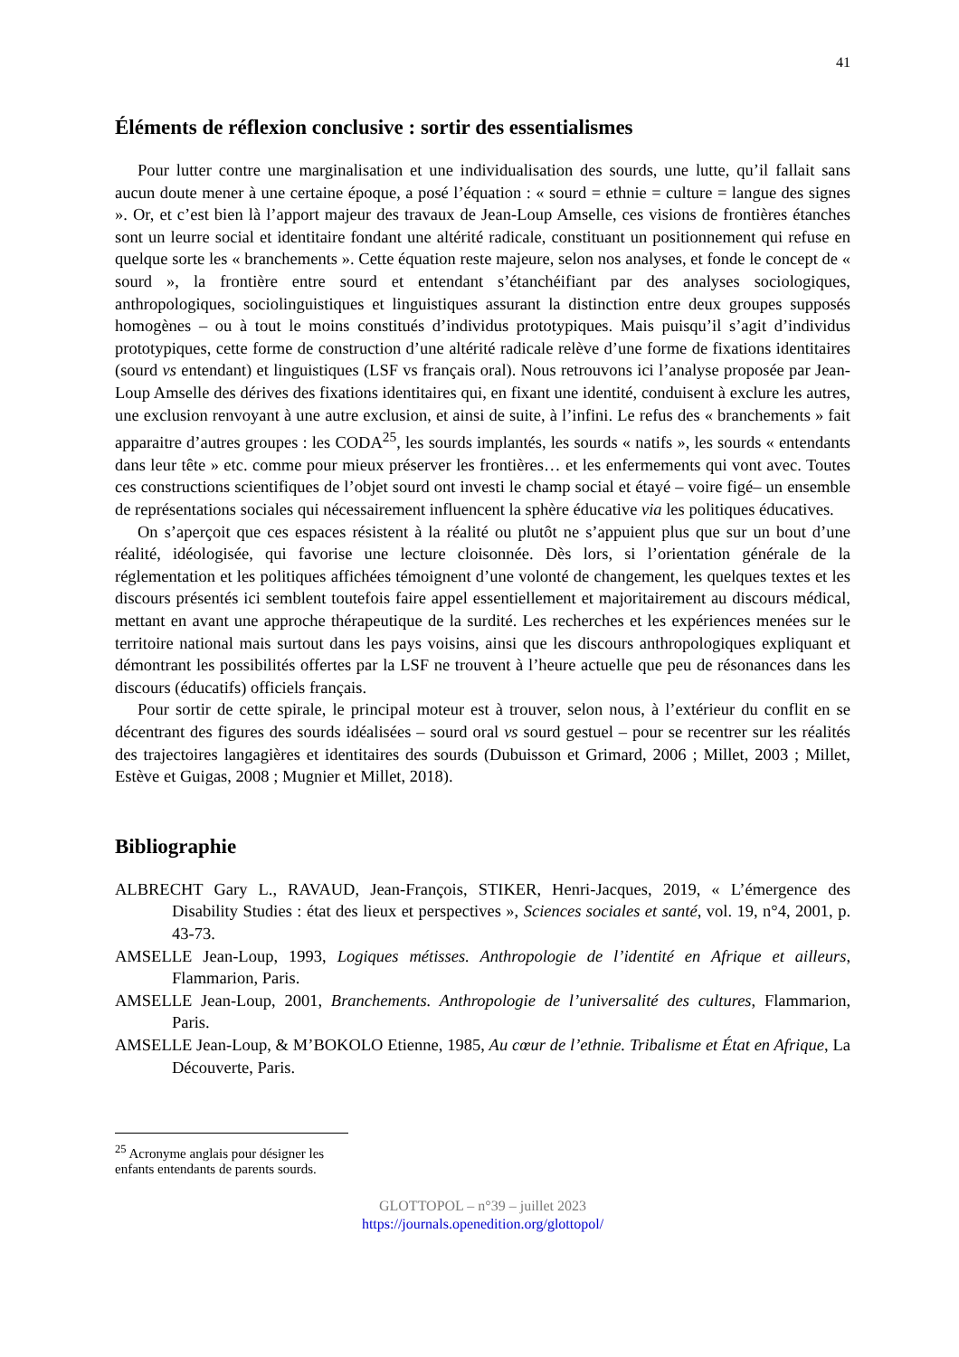41
Éléments de réflexion conclusive : sortir des essentialismes
Pour lutter contre une marginalisation et une individualisation des sourds, une lutte, qu’il fallait sans aucun doute mener à une certaine époque, a posé l’équation : « sourd = ethnie = culture = langue des signes ». Or, et c’est bien là l’apport majeur des travaux de Jean-Loup Amselle, ces visions de frontières étanches sont un leurre social et identitaire fondant une altérité radicale, constituant un positionnement qui refuse en quelque sorte les « branchements ». Cette équation reste majeure, selon nos analyses, et fonde le concept de « sourd », la frontière entre sourd et entendant s’étanchéifiant par des analyses sociologiques, anthropologiques, sociolinguistiques et linguistiques assurant la distinction entre deux groupes supposés homogènes – ou à tout le moins constitués d’individus prototypiques. Mais puisqu’il s’agit d’individus prototypiques, cette forme de construction d’une altérité radicale relève d’une forme de fixations identitaires (sourd vs entendant) et linguistiques (LSF vs français oral). Nous retrouvons ici l’analyse proposée par Jean-Loup Amselle des dérives des fixations identitaires qui, en fixant une identité, conduisent à exclure les autres, une exclusion renvoyant à une autre exclusion, et ainsi de suite, à l’infini. Le refus des « branchements » fait apparaitre d’autres groupes : les CODA<sup>25</sup>, les sourds implantés, les sourds « natifs », les sourds « entendants dans leur tête » etc. comme pour mieux préserver les frontières… et les enfermements qui vont avec. Toutes ces constructions scientifiques de l’objet sourd ont investi le champ social et étayé – voire figé– un ensemble de représentations sociales qui nécessairement influencent la sphère éducative via les politiques éducatives.
On s’aperçoit que ces espaces résistent à la réalité ou plutôt ne s’appuient plus que sur un bout d’une réalité, idéologisée, qui favorise une lecture cloisonnée. Dès lors, si l’orientation générale de la réglementation et les politiques affichées témoignent d’une volonté de changement, les quelques textes et les discours présentés ici semblent toutefois faire appel essentiellement et majoritairement au discours médical, mettant en avant une approche thérapeutique de la surdité. Les recherches et les expériences menées sur le territoire national mais surtout dans les pays voisins, ainsi que les discours anthropologiques expliquant et démontrant les possibilités offertes par la LSF ne trouvent à l’heure actuelle que peu de résonances dans les discours (éducatifs) officiels français.
Pour sortir de cette spirale, le principal moteur est à trouver, selon nous, à l’extérieur du conflit en se décentrant des figures des sourds idéalisées – sourd oral vs sourd gestuel – pour se recentrer sur les réalités des trajectoires langagières et identitaires des sourds (Dubuisson et Grimard, 2006 ; Millet, 2003 ; Millet, Estève et Guigas, 2008 ; Mugnier et Millet, 2018).
Bibliographie
ALBRECHT Gary L., RAVAUD, Jean-François, STIKER, Henri-Jacques, 2019, « L’émergence des Disability Studies : état des lieux et perspectives », Sciences sociales et santé, vol. 19, n°4, 2001, p. 43-73.
AMSELLE Jean-Loup, 1993, Logiques métisses. Anthropologie de l’identité en Afrique et ailleurs, Flammarion, Paris.
AMSELLE Jean-Loup, 2001, Branchements. Anthropologie de l’universalité des cultures, Flammarion, Paris.
AMSELLE Jean-Loup, & M’BOKOLO Etienne, 1985, Au cœur de l’ethnie. Tribalisme et État en Afrique, La Découverte, Paris.
<sup>25</sup> Acronyme anglais pour désigner les enfants entendants de parents sourds.
GLOTTOPOL – n°39 – juillet 2023
https://journals.openedition.org/glottopol/